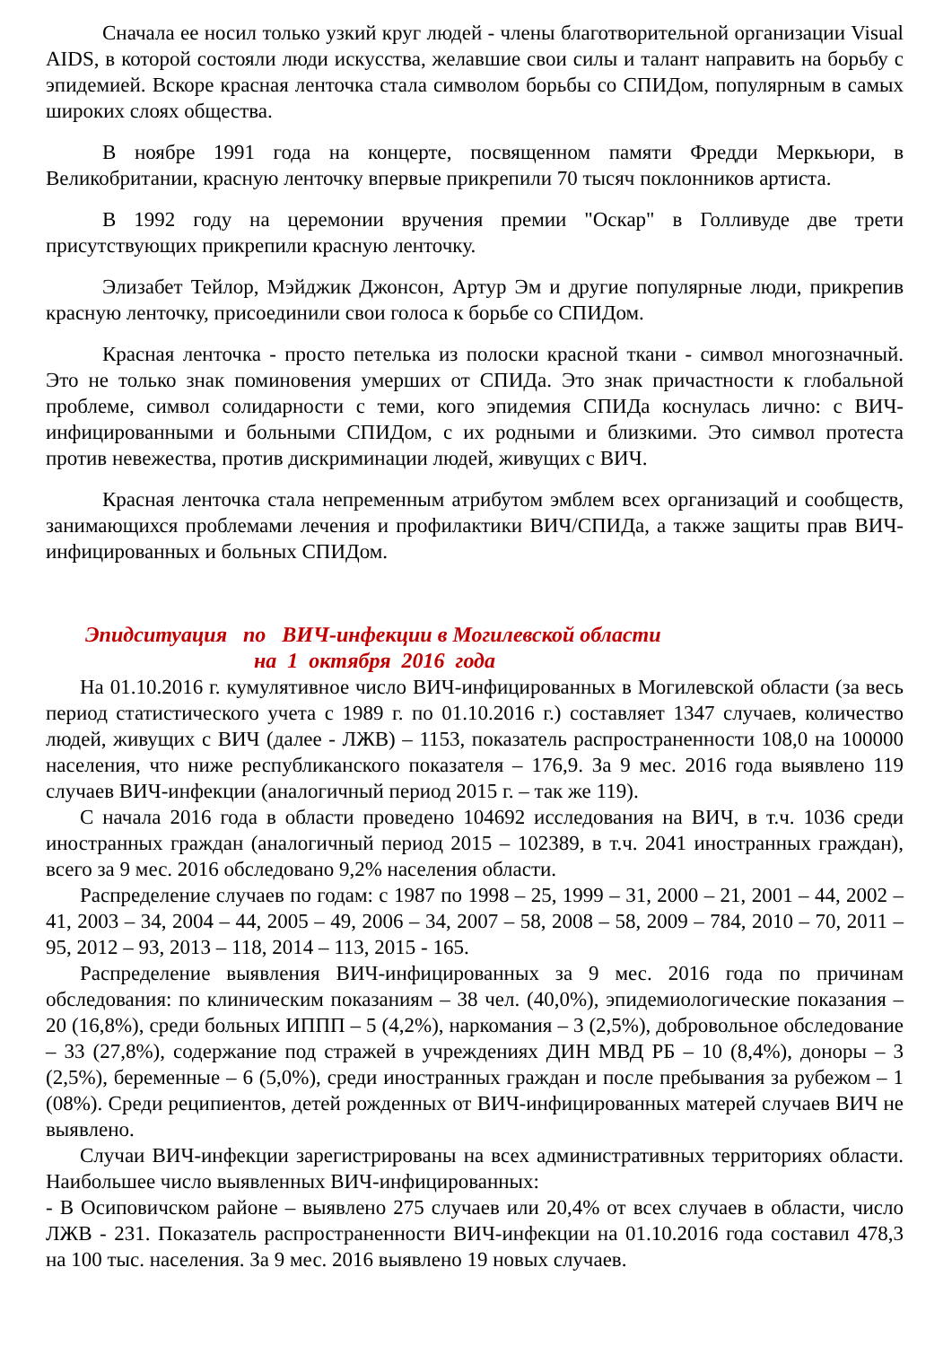Сначала ее носил только узкий круг людей - члены благотворительной организации Visual AIDS, в которой состояли люди искусства, желавшие свои силы и талант направить на борьбу с эпидемией. Вскоре красная ленточка стала символом борьбы со СПИДом, популярным в самых широких слоях общества.
В ноябре 1991 года на концерте, посвященном памяти Фредди Меркьюри, в Великобритании, красную ленточку впервые прикрепили 70 тысяч поклонников артиста.
В 1992 году на церемонии вручения премии "Оскар" в Голливуде две трети присутствующих прикрепили красную ленточку.
Элизабет Тейлор, Мэйджик Джонсон, Артур Эм и другие популярные люди, прикрепив красную ленточку, присоединили свои голоса к борьбе со СПИДом.
Красная ленточка - просто петелька из полоски красной ткани - символ многозначный. Это не только знак поминовения умерших от СПИДа. Это знак причастности к глобальной проблеме, символ солидарности с теми, кого эпидемия СПИДа коснулась лично: с ВИЧ-инфицированными и больными СПИДом, с их родными и близкими. Это символ протеста против невежества, против дискриминации людей, живущих с ВИЧ.
Красная ленточка стала непременным атрибутом эмблем всех организаций и сообществ, занимающихся проблемами лечения и профилактики ВИЧ/СПИДа, а также защиты прав ВИЧ-инфицированных и больных СПИДом.
Эпидситуация по ВИЧ-инфекции в Могилевской области
на 1 октября 2016 года
На 01.10.2016 г. кумулятивное число ВИЧ-инфицированных в Могилевской области (за весь период статистического учета с 1989 г. по 01.10.2016 г.) составляет 1347 случаев, количество людей, живущих с ВИЧ (далее - ЛЖВ) – 1153, показатель распространенности 108,0 на 100000 населения, что ниже республиканского показателя – 176,9. За 9 мес. 2016 года выявлено 119 случаев ВИЧ-инфекции (аналогичный период 2015 г. – так же 119).
С начала 2016 года в области проведено 104692 исследования на ВИЧ, в т.ч. 1036 среди иностранных граждан (аналогичный период 2015 – 102389, в т.ч. 2041 иностранных граждан), всего за 9 мес. 2016 обследовано 9,2% населения области.
Распределение случаев по годам: с 1987 по 1998 – 25, 1999 – 31, 2000 – 21, 2001 – 44, 2002 – 41, 2003 – 34, 2004 – 44, 2005 – 49, 2006 – 34, 2007 – 58, 2008 – 58, 2009 – 784, 2010 – 70, 2011 – 95, 2012 – 93, 2013 – 118, 2014 – 113, 2015 - 165.
Распределение выявления ВИЧ-инфицированных за 9 мес. 2016 года по причинам обследования: по клиническим показаниям – 38 чел. (40,0%), эпидемиологические показания – 20 (16,8%), среди больных ИППП – 5 (4,2%), наркомания – 3 (2,5%), добровольное обследование – 33 (27,8%), содержание под стражей в учреждениях ДИН МВД РБ – 10 (8,4%), доноры – 3 (2,5%), беременные – 6 (5,0%), среди иностранных граждан и после пребывания за рубежом – 1 (08%). Среди реципиентов, детей рожденных от ВИЧ-инфицированных матерей случаев ВИЧ не выявлено.
Случаи ВИЧ-инфекции зарегистрированы на всех административных территориях области. Наибольшее число выявленных ВИЧ-инфицированных:
- В Осиповичском районе – выявлено 275 случаев или 20,4% от всех случаев в области, число ЛЖВ - 231. Показатель распространенности ВИЧ-инфекции на 01.10.2016 года составил 478,3 на 100 тыс. населения. За 9 мес. 2016 выявлено 19 новых случаев.